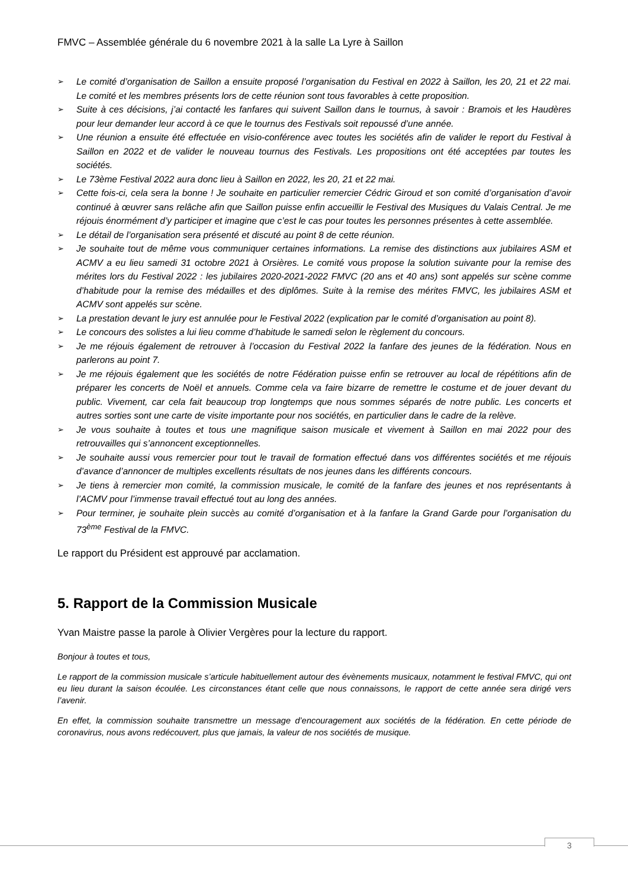FMVC – Assemblée générale du 6 novembre 2021 à la salle La Lyre à Saillon
➢ Le comité d’organisation de Saillon a ensuite proposé l’organisation du Festival en 2022 à Saillon, les 20, 21 et 22 mai. Le comité et les membres présents lors de cette réunion sont tous favorables à cette proposition.
➢ Suite à ces décisions, j’ai contacté les fanfares qui suivent Saillon dans le tournus, à savoir : Bramois et les Haudères pour leur demander leur accord à ce que le tournus des Festivals soit repoussé d’une année.
➢ Une réunion a ensuite été effectuée en visio-conférence avec toutes les sociétés afin de valider le report du Festival à Saillon en 2022 et de valider le nouveau tournus des Festivals. Les propositions ont été acceptées par toutes les sociétés.
➢ Le 73ème Festival 2022 aura donc lieu à Saillon en 2022, les 20, 21 et 22 mai.
➢ Cette fois-ci, cela sera la bonne ! Je souhaite en particulier remercier Cédric Giroud et son comité d’organisation d’avoir continué à œuvrer sans relâche afin que Saillon puisse enfin accueillir le Festival des Musiques du Valais Central. Je me réjouis énormément d’y participer et imagine que c’est le cas pour toutes les personnes présentes à cette assemblée.
➢ Le détail de l’organisation sera présenté et discuté au point 8 de cette réunion.
➢ Je souhaite tout de même vous communiquer certaines informations. La remise des distinctions aux jubilaires ASM et ACMV a eu lieu samedi 31 octobre 2021 à Orsières. Le comité vous propose la solution suivante pour la remise des mérites lors du Festival 2022 : les jubilaires 2020-2021-2022 FMVC (20 ans et 40 ans) sont appelés sur scène comme d’habitude pour la remise des médailles et des diplômes. Suite à la remise des mérites FMVC, les jubilaires ASM et ACMV sont appelés sur scène.
➢ La prestation devant le jury est annulée pour le Festival 2022 (explication par le comité d’organisation au point 8).
➢ Le concours des solistes a lui lieu comme d’habitude le samedi selon le règlement du concours.
➢ Je me réjouis également de retrouver à l’occasion du Festival 2022 la fanfare des jeunes de la fédération. Nous en parlerons au point 7.
➢ Je me réjouis également que les sociétés de notre Fédération puisse enfin se retrouver au local de répétitions afin de préparer les concerts de Noël et annuels. Comme cela va faire bizarre de remettre le costume et de jouer devant du public. Vivement, car cela fait beaucoup trop longtemps que nous sommes séparés de notre public. Les concerts et autres sorties sont une carte de visite importante pour nos sociétés, en particulier dans le cadre de la relève.
➢ Je vous souhaite à toutes et tous une magnifique saison musicale et vivement à Saillon en mai 2022 pour des retrouvailles qui s’annoncent exceptionnelles.
➢ Je souhaite aussi vous remercier pour tout le travail de formation effectué dans vos différentes sociétés et me réjouis d’avance d’annoncer de multiples excellents résultats de nos jeunes dans les différents concours.
➢ Je tiens à remercier mon comité, la commission musicale, le comité de la fanfare des jeunes et nos représentants à l’ACMV pour l’immense travail effectué tout au long des années.
➢ Pour terminer, je souhaite plein succès au comité d’organisation et à la fanfare la Grand Garde pour l’organisation du 73<sup>ème</sup> Festival de la FMVC.
Le rapport du Président est approuvé par acclamation.
5. Rapport de la Commission Musicale
Yvan Maistre passe la parole à Olivier Vergères pour la lecture du rapport.
Bonjour à toutes et tous,
Le rapport de la commission musicale s’articule habituellement autour des évènements musicaux, notamment le festival FMVC, qui ont eu lieu durant la saison écoulée. Les circonstances étant celle que nous connaissons, le rapport de cette année sera dirigé vers l’avenir.
En effet, la commission souhaite transmettre un message d’encouragement aux sociétés de la fédération. En cette période de coronavirus, nous avons redécouvert, plus que jamais, la valeur de nos sociétés de musique.
3